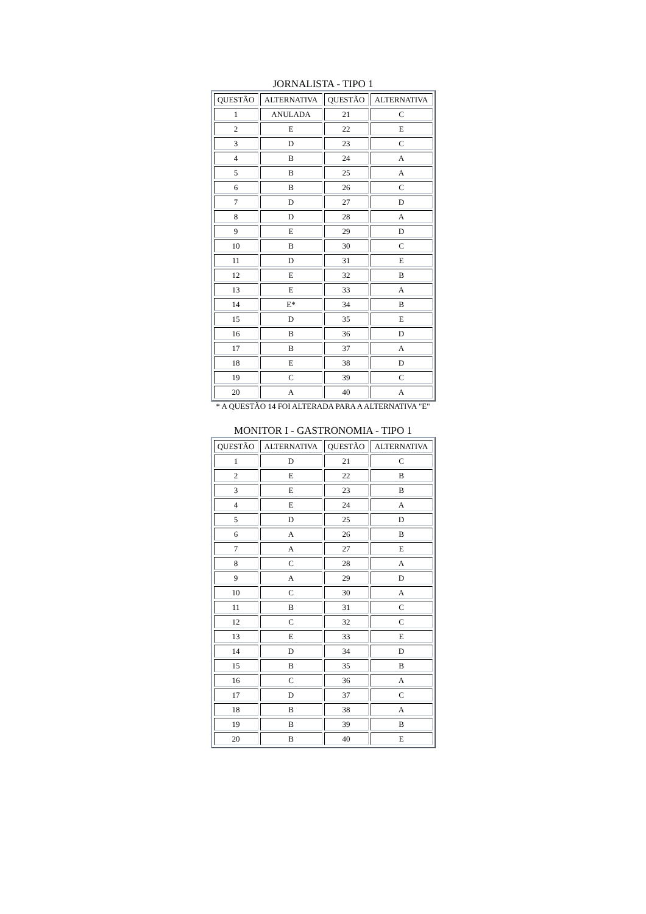JORNALISTA - TIPO 1
| QUESTÃO | ALTERNATIVA | QUESTÃO | ALTERNATIVA |
| --- | --- | --- | --- |
| 1 | ANULADA | 21 | C |
| 2 | E | 22 | E |
| 3 | D | 23 | C |
| 4 | B | 24 | A |
| 5 | B | 25 | A |
| 6 | B | 26 | C |
| 7 | D | 27 | D |
| 8 | D | 28 | A |
| 9 | E | 29 | D |
| 10 | B | 30 | C |
| 11 | D | 31 | E |
| 12 | E | 32 | B |
| 13 | E | 33 | A |
| 14 | E* | 34 | B |
| 15 | D | 35 | E |
| 16 | B | 36 | D |
| 17 | B | 37 | A |
| 18 | E | 38 | D |
| 19 | C | 39 | C |
| 20 | A | 40 | A |
* A QUESTÃO 14 FOI ALTERADA PARA A ALTERNATIVA "E"
MONITOR I - GASTRONOMIA - TIPO 1
| QUESTÃO | ALTERNATIVA | QUESTÃO | ALTERNATIVA |
| --- | --- | --- | --- |
| 1 | D | 21 | C |
| 2 | E | 22 | B |
| 3 | E | 23 | B |
| 4 | E | 24 | A |
| 5 | D | 25 | D |
| 6 | A | 26 | B |
| 7 | A | 27 | E |
| 8 | C | 28 | A |
| 9 | A | 29 | D |
| 10 | C | 30 | A |
| 11 | B | 31 | C |
| 12 | C | 32 | C |
| 13 | E | 33 | E |
| 14 | D | 34 | D |
| 15 | B | 35 | B |
| 16 | C | 36 | A |
| 17 | D | 37 | C |
| 18 | B | 38 | A |
| 19 | B | 39 | B |
| 20 | B | 40 | E |